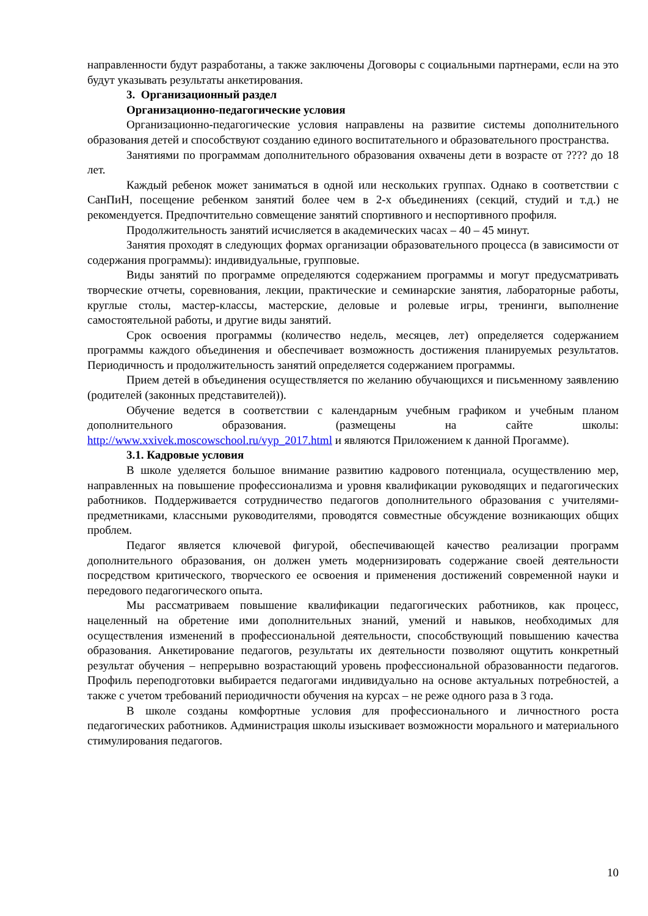направленности будут разработаны, а также заключены Договоры с социальными партнерами, если на это будут указывать результаты анкетирования.
3. Организационный раздел
Организационно-педагогические условия
Организационно-педагогические условия направлены на развитие системы дополнительного образования детей и способствуют созданию единого воспитательного и образовательного пространства.
Занятиями по программам дополнительного образования охвачены дети в возрасте от ???? до 18 лет.
Каждый ребенок может заниматься в одной или нескольких группах. Однако в соответствии с СанПиН, посещение ребенком занятий более чем в 2-х объединениях (секций, студий и т.д.) не рекомендуется. Предпочтительно совмещение занятий спортивного и неспортивного профиля.
Продолжительность занятий исчисляется в академических часах – 40 – 45 минут.
Занятия проходят в следующих формах организации образовательного процесса (в зависимости от содержания программы): индивидуальные, групповые.
Виды занятий по программе определяются содержанием программы и могут предусматривать творческие отчеты, соревнования, лекции, практические и семинарские занятия, лабораторные работы, круглые столы, мастер-классы, мастерские, деловые и ролевые игры, тренинги, выполнение самостоятельной работы, и другие виды занятий.
Срок освоения программы (количество недель, месяцев, лет) определяется содержанием программы каждого объединения и обеспечивает возможность достижения планируемых результатов. Периодичность и продолжительность занятий определяется содержанием программы.
Прием детей в объединения осуществляется по желанию обучающихся и письменному заявлению (родителей (законных представителей)).
Обучение ведется в соответствии с календарным учебным графиком и учебным планом дополнительного образования. (размещены на сайте школы: http://www.xxivek.moscowschool.ru/vyp_2017.html и являются Приложением к данной Прогамме).
3.1. Кадровые условия
В школе уделяется большое внимание развитию кадрового потенциала, осуществлению мер, направленных на повышение профессионализма и уровня квалификации руководящих и педагогических работников. Поддерживается сотрудничество педагогов дополнительного образования с учителями-предметниками, классными руководителями, проводятся совместные обсуждение возникающих общих проблем.
Педагог является ключевой фигурой, обеспечивающей качество реализации программ дополнительного образования, он должен уметь модернизировать содержание своей деятельности посредством критического, творческого ее освоения и применения достижений современной науки и передового педагогического опыта.
Мы рассматриваем повышение квалификации педагогических работников, как процесс, нацеленный на обретение ими дополнительных знаний, умений и навыков, необходимых для осуществления изменений в профессиональной деятельности, способствующий повышению качества образования. Анкетирование педагогов, результаты их деятельности позволяют ощутить конкретный результат обучения – непрерывно возрастающий уровень профессиональной образованности педагогов. Профиль переподготовки выбирается педагогами индивидуально на основе актуальных потребностей, а также с учетом требований периодичности обучения на курсах – не реже одного раза в 3 года.
В школе созданы комфортные условия для профессионального и личностного роста педагогических работников. Администрация школы изыскивает возможности морального и материального стимулирования педагогов.
10